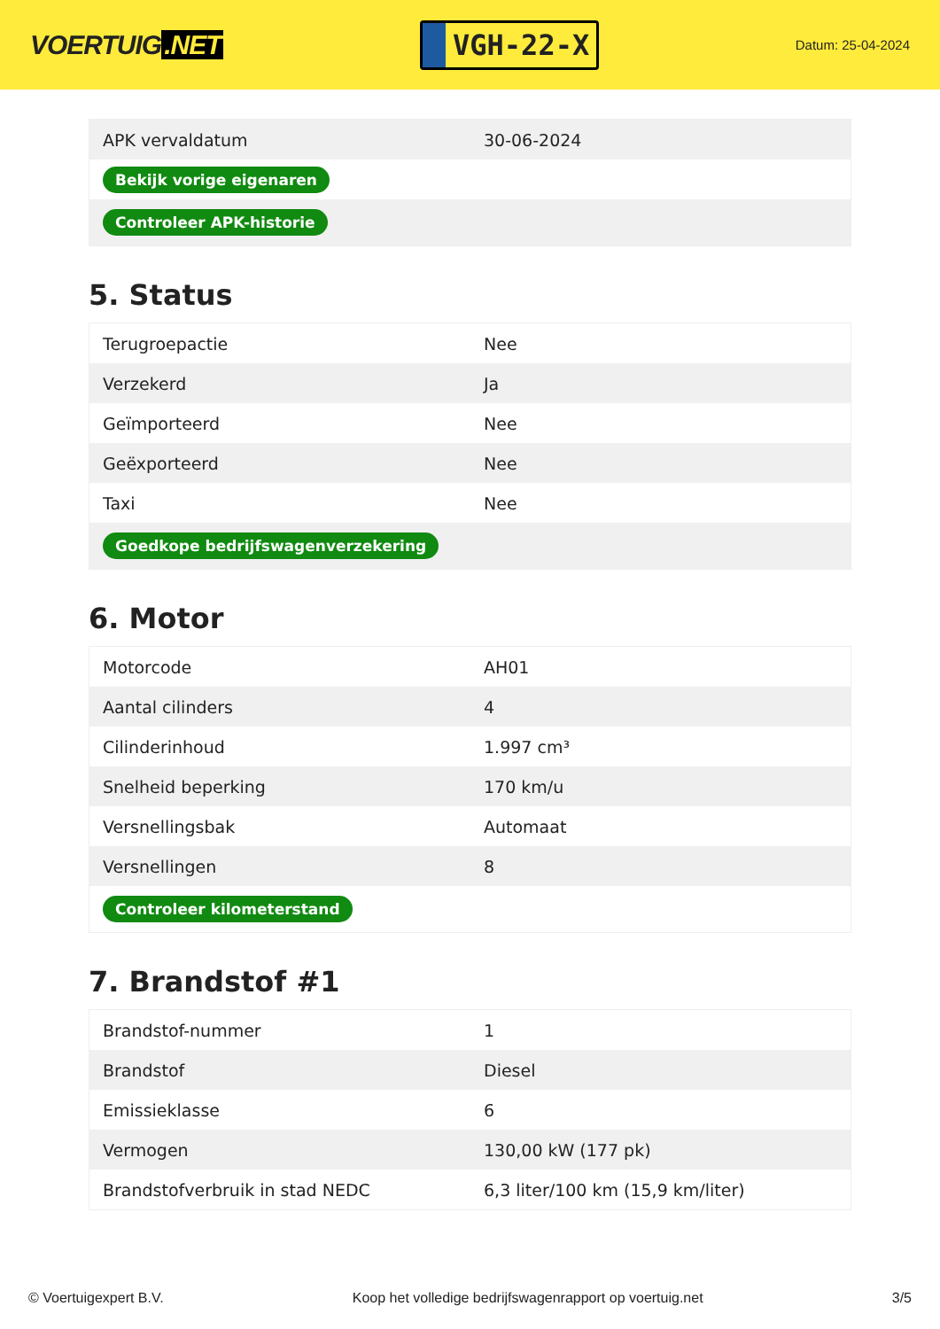VOERTUIG.NET
VGH-22-X
Datum: 25-04-2024
| APK vervaldatum | 30-06-2024 |
| Bekijk vorige eigenaren | |
| Controleer APK-historie | |
5. Status
| Terugroepactie | Nee |
| Verzekerd | Ja |
| Geïmporteerd | Nee |
| Geëxporteerd | Nee |
| Taxi | Nee |
| Goedkope bedrijfswagenverzekering | |
6. Motor
| Motorcode | AH01 |
| Aantal cilinders | 4 |
| Cilinderinhoud | 1.997 cm³ |
| Snelheid beperking | 170 km/u |
| Versnellingsbak | Automaat |
| Versnellingen | 8 |
| Controleer kilometerstand | |
7. Brandstof #1
| Brandstof-nummer | 1 |
| Brandstof | Diesel |
| Emissieklasse | 6 |
| Vermogen | 130,00 kW (177 pk) |
| Brandstofverbruik in stad NEDC | 6,3 liter/100 km (15,9 km/liter) |
© Voertuigexpert B.V. Koop het volledige bedrijfswagenrapport op voertuig.net 3/5